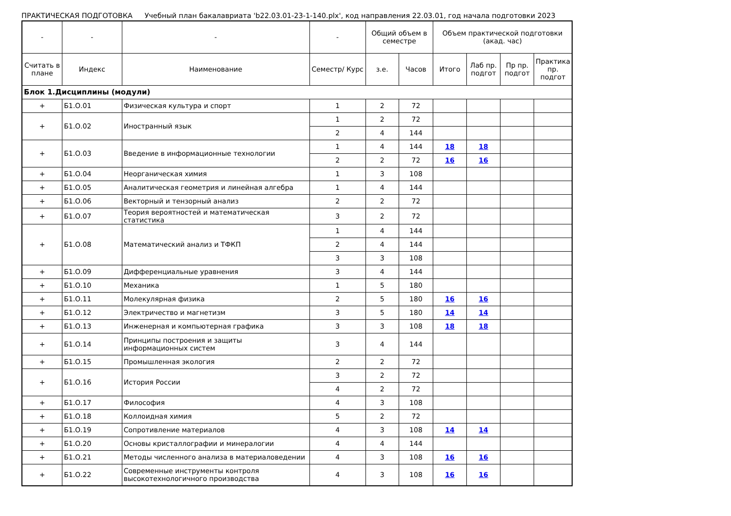ПРАКТИЧЕСКАЯ ПОДГОТОВКА Учебный план бакалавриата 'b22.03.01-23-1-140.plx', код направления 22.03.01, год начала подготовки 2023
| - | - | - | - | Общий объем в семестре | | Объем практической подготовки (акад. час) | | | |
| --- | --- | --- | --- | --- | --- | --- | --- | --- | --- |
| Считать в плане | Индекс | Наименование | Семестр/ Курс | з.е. | Часов | Итого | Лаб пр. подгот | Пр пр. подгот | Практика пр. подгот |
| Блок 1.Дисциплины (модули) | | | | | | | | | |
| + | Б1.О.01 | Физическая культура и спорт | 1 | 2 | 72 | | | | |
| + | Б1.О.02 | Иностранный язык | 1 | 2 | 72 | | | | |
| | | | 2 | 4 | 144 | | | | |
| + | Б1.О.03 | Введение в информационные технологии | 1 | 4 | 144 | 18 | 18 | | |
| | | | 2 | 2 | 72 | 16 | 16 | | |
| + | Б1.О.04 | Неорганическая химия | 1 | 3 | 108 | | | | |
| + | Б1.О.05 | Аналитическая геометрия и линейная алгебра | 1 | 4 | 144 | | | | |
| + | Б1.О.06 | Векторный и тензорный анализ | 2 | 2 | 72 | | | | |
| + | Б1.О.07 | Теория вероятностей и математическая статистика | 3 | 2 | 72 | | | | |
| + | Б1.О.08 | Математический анализ и ТФКП | 1 | 4 | 144 | | | | |
| | | | 2 | 4 | 144 | | | | |
| | | | 3 | 3 | 108 | | | | |
| + | Б1.О.09 | Дифференциальные уравнения | 3 | 4 | 144 | | | | |
| + | Б1.О.10 | Механика | 1 | 5 | 180 | | | | |
| + | Б1.О.11 | Молекулярная физика | 2 | 5 | 180 | 16 | 16 | | |
| + | Б1.О.12 | Электричество и магнетизм | 3 | 5 | 180 | 14 | 14 | | |
| + | Б1.О.13 | Инженерная и компьютерная графика | 3 | 3 | 108 | 18 | 18 | | |
| + | Б1.О.14 | Принципы построения и защиты информационных систем | 3 | 4 | 144 | | | | |
| + | Б1.О.15 | Промышленная экология | 2 | 2 | 72 | | | | |
| + | Б1.О.16 | История России | 3 | 2 | 72 | | | | |
| | | | 4 | 2 | 72 | | | | |
| + | Б1.О.17 | Философия | 4 | 3 | 108 | | | | |
| + | Б1.О.18 | Коллоидная химия | 5 | 2 | 72 | | | | |
| + | Б1.О.19 | Сопротивление материалов | 4 | 3 | 108 | 14 | 14 | | |
| + | Б1.О.20 | Основы кристаллографии и минералогии | 4 | 4 | 144 | | | | |
| + | Б1.О.21 | Методы численного анализа в материаловедении | 4 | 3 | 108 | 16 | 16 | | |
| + | Б1.О.22 | Современные инструменты контроля высокотехнологичного производства | 4 | 3 | 108 | 16 | 16 | | |